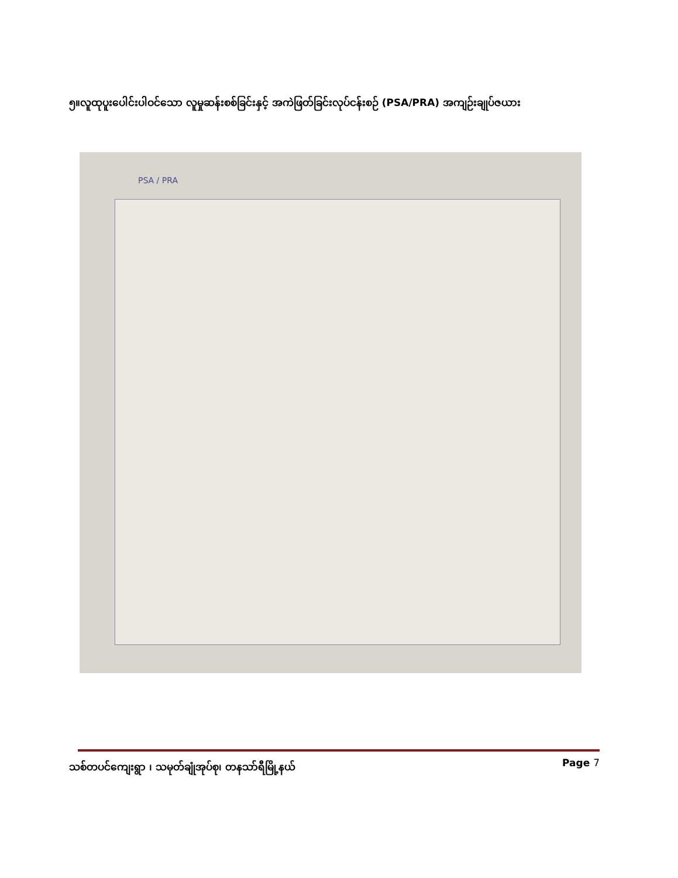၅။လူထုပူးပေါင်းပါဝင်သော လူမှုဆန်းစစ်ခြင်းနှင့် အကဲဖြတ်ခြင်းလုပ်ငန်းစဉ် (PSA/PRA) အကျဉ်းချုပ်ဇယား
PSA / PRA
သစ်တပင်ကျေးရွာ ၊ သမုတ်ချုံအုပ်စု၊ တနသာ်ရီမြို့နယ် Page 7